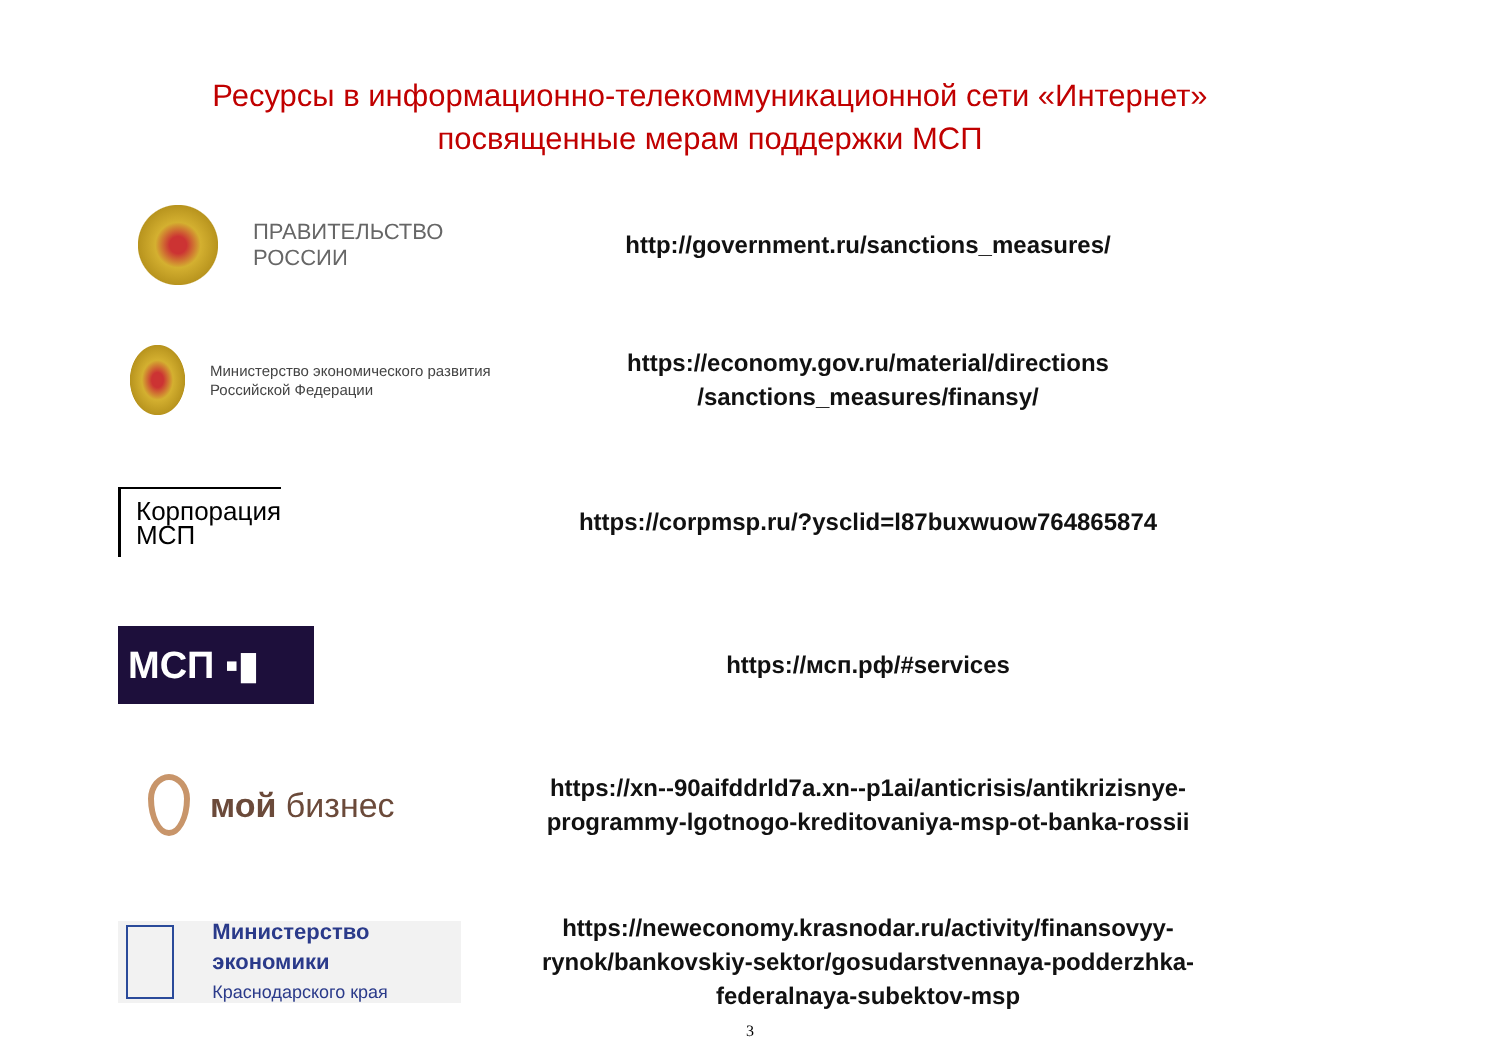Ресурсы в информационно-телекоммуникационной сети «Интернет» посвященные мерам поддержки МСП
ПРАВИТЕЛЬСТВО
РОССИИ
http://government.ru/sanctions_measures/
Министерство экономического развития
Российской Федерации
https://economy.gov.ru/material/directions
/sanctions_measures/finansy/
Корпорация
МСП
https://corpmsp.ru/?ysclid=l87buxwuow764865874
МСП ▪▮
https://мсп.рф/#services
мой бизнес
https://xn--90aifddrld7a.xn--p1ai/anticrisis/antikrizisnye-programmy-lgotnogo-kreditovaniya-msp-ot-banka-rossii
Министерство экономики
Краснодарского края
https://neweconomy.krasnodar.ru/activity/finansovyy-rynok/bankovskiy-sektor/gosudarstvennaya-podderzhka-federalnaya-subektov-msp
3